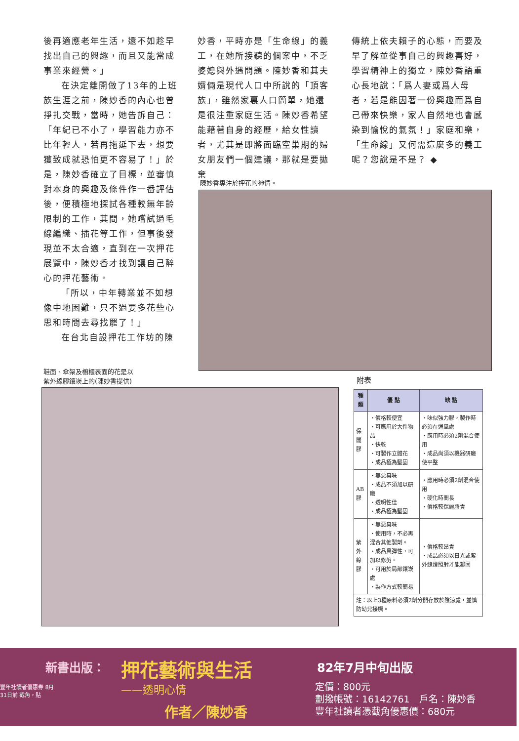後再適應老年生活，還不如趁早找出自己的興趣，而且又能當成事業來經營。」
在決定離開做了13年的上班族生涯之前，陳妙香的內心也曾掙扎交戰，當時，她告訴自己：「年紀已不小了，學習能力亦不比年輕人，若再拖延下去，想要獲致成就恐怕更不容易了！」於是，陳妙香確立了目標，並審慎對本身的興趣及條件作一番評估後，便積極地探試各種較無年齡限制的工作，其間，她嚐試過毛線編織、插花等工作，但事後發現並不太合適，直到在一次押花展覽中，陳妙香才找到讓自己醉心的押花藝術。
「所以，中年轉業並不如想像中地困難，只不過要多花些心思和時間去尋找罷了！」
在台北自設押花工作坊的陳
妙香，平時亦是「生命線」的義工，在她所接聽的個案中，不乏婆媳與外遇問題。陳妙香和其夫婿倆是現代人口中所說的「頂客族」，雖然家裏人口簡單，她還是很注重家庭生活。陳妙香希望能藉著自身的經歷，給女性讀者，尤其是即將面臨空巢期的婦女朋友們一個建議，那就是要拋棄
傳統上依夫賴子的心態，而要及早了解並從事自己的興趣喜好，學習精神上的獨立，陳妙香語重心長地說：「爲人妻或爲人母者，若是能因著一份興趣而爲自己帶來快樂，家人自然地也會感染到愉悅的氣氛！」家庭和樂，「生命線」又何需這麼多的義工呢？您說是不是？ ◆
陳妙香專注於押花的神情。
鞋面、傘架及櫥櫃表面的花是以
紫外線膠鑲崁上的(陳妙香提供)
附表
| 種類 | 優 點 | 缺 點 |
| --- | --- | --- |
| 保 麗 膠 | ・價格較便宜 ・可應用於大件物品 ・快乾 ・可製作立體花 ・成品極為堅固 | ・味似強力膠，製作時必須在通風處 ・應用時必須2劑混合使用 ・成品尚須以機器研磨使平整 |
| AB 膠 | ・無惡臭味 ・成品不須加以研磨 ・透明性佳 ・成品極為堅固 | ・應用時必須2劑混合使用 ・硬化時間長 ・價格較保麗膠貴 |
| 紫 外 線 膠 | ・無惡臭味 ・使用時，不必再混合其他製劑。 ・成品具彈性，可加以修剪。 ・可用於局部鑲崁處 ・製作方式較簡易 | ・價格較昂貴 ・成品必須以日光或紫外線燈照射才能凝固 |
| 註：以上3種原料必須2劑分開存放於陰涼處，並慎防幼兒接觸。 | | |
新書出版： 押花藝術與生活
——透明心情
作者／陳妙香
82年7月中旬出版
定價：800元
劃撥帳號：16142761　戶名：陳妙香
豐年社讀者憑截角優惠價：680元
豐年社讀者優惠券 8月31日前 截角，貼